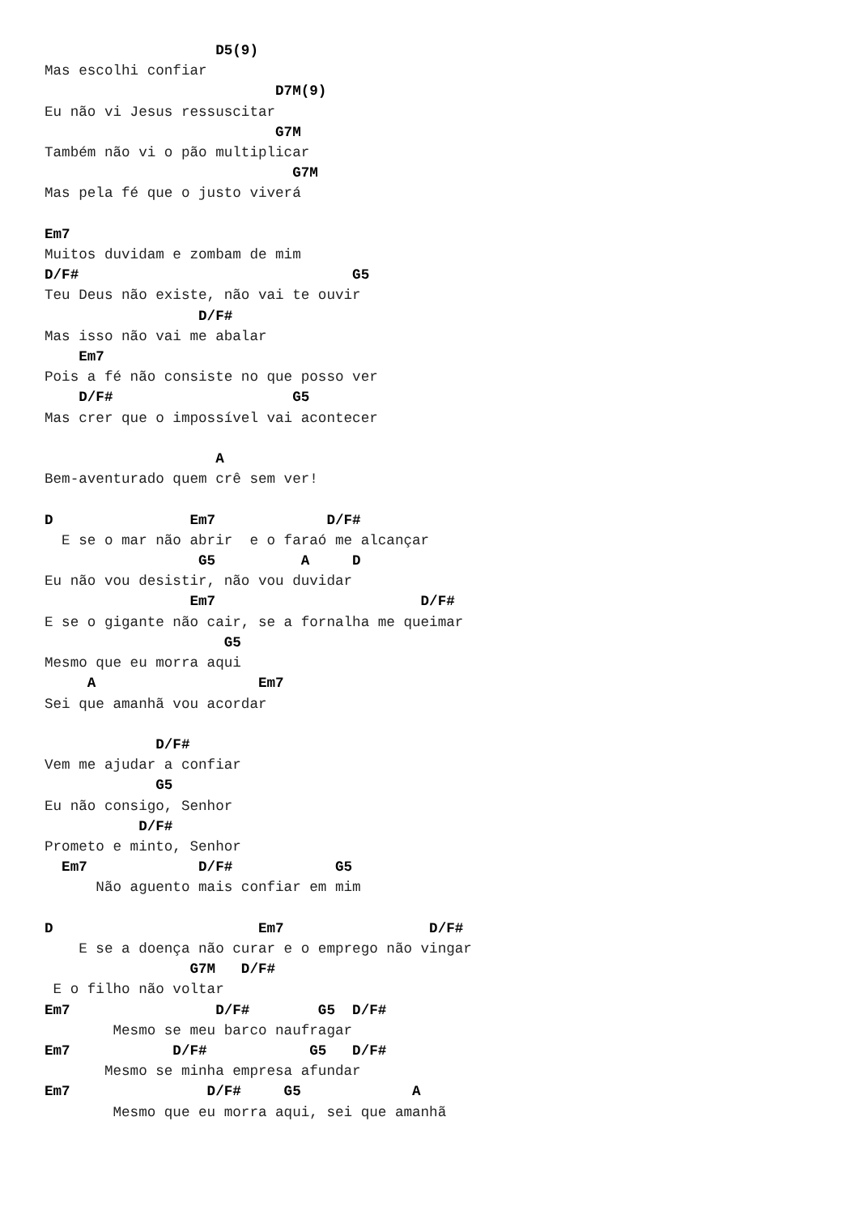D5(9)
Mas escolhi confiar
                           D7M(9)
Eu não vi Jesus ressuscitar
                           G7M
Também não vi o pão multiplicar
                             G7M
Mas pela fé que o justo viverá

Em7
Muitos duvidam e zombam de mim
D/F#                                G5
Teu Deus não existe, não vai te ouvir
                  D/F#
Mas isso não vai me abalar
    Em7
Pois a fé não consiste no que posso ver
    D/F#                     G5
Mas crer que o impossível vai acontecer

                    A
Bem-aventurado quem crê sem ver!

D                Em7             D/F#
  E se o mar não abrir  e o faraó me alcançar
                  G5          A     D
Eu não vou desistir, não vou duvidar
                 Em7                        D/F#
E se o gigante não cair, se a fornalha me queimar
                     G5
Mesmo que eu morra aqui
     A                   Em7
Sei que amanhã vou acordar

             D/F#
Vem me ajudar a confiar
             G5
Eu não consigo, Senhor
           D/F#
Prometo e minto, Senhor
  Em7             D/F#            G5
      Não aguento mais confiar em mim

D                        Em7                 D/F#
    E se a doença não curar e o emprego não vingar
                 G7M   D/F#
 E o filho não voltar
Em7                 D/F#        G5  D/F#
        Mesmo se meu barco naufragar
Em7            D/F#            G5   D/F#
       Mesmo se minha empresa afundar
Em7                D/F#     G5             A
        Mesmo que eu morra aqui, sei que amanhã